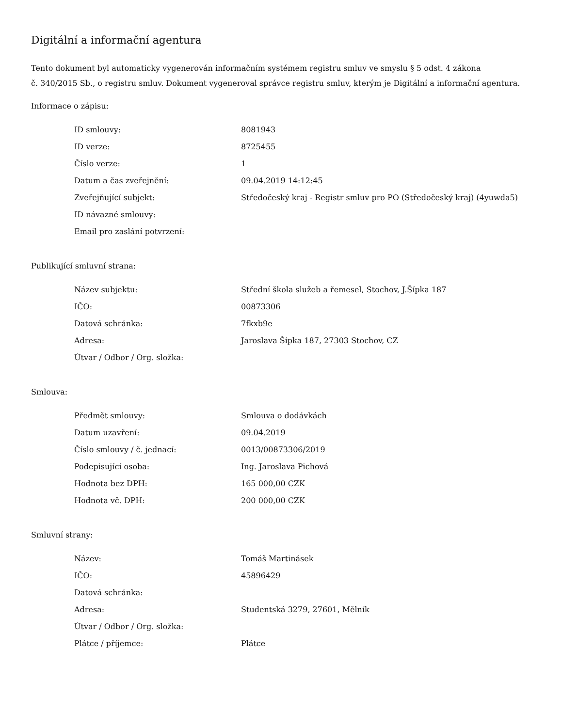Digitální a informační agentura
Tento dokument byl automaticky vygenerován informačním systémem registru smluv ve smyslu § 5 odst. 4 zákona
č. 340/2015 Sb., o registru smluv. Dokument vygeneroval správce registru smluv, kterým je Digitální a informační agentura.
Informace o zápisu:
| ID smlouvy: | 8081943 |
| ID verze: | 8725455 |
| Číslo verze: | 1 |
| Datum a čas zveřejnění: | 09.04.2019 14:12:45 |
| Zveřejňující subjekt: | Středočeský kraj - Registr smluv pro PO (Středočeský kraj) (4yuwda5) |
| ID návazné smlouvy: | |
| Email pro zaslání potvrzení: | |
Publikující smluvní strana:
| Název subjektu: | Střední škola služeb a řemesel, Stochov, J.Šípka 187 |
| IČO: | 00873306 |
| Datová schránka: | 7fkxb9e |
| Adresa: | Jaroslava Šípka 187, 27303 Stochov, CZ |
| Útvar / Odbor / Org. složka: | |
Smlouva:
| Předmět smlouvy: | Smlouva o dodávkách |
| Datum uzavření: | 09.04.2019 |
| Číslo smlouvy / č. jednací: | 0013/00873306/2019 |
| Podepisující osoba: | Ing. Jaroslava Pichová |
| Hodnota bez DPH: | 165 000,00 CZK |
| Hodnota vč. DPH: | 200 000,00 CZK |
Smluvní strany:
| Název: | Tomáš Martinásek |
| IČO: | 45896429 |
| Datová schránka: | |
| Adresa: | Studentská 3279, 27601, Mělník |
| Útvar / Odbor / Org. složka: | |
| Plátce / příjemce: | Plátce |